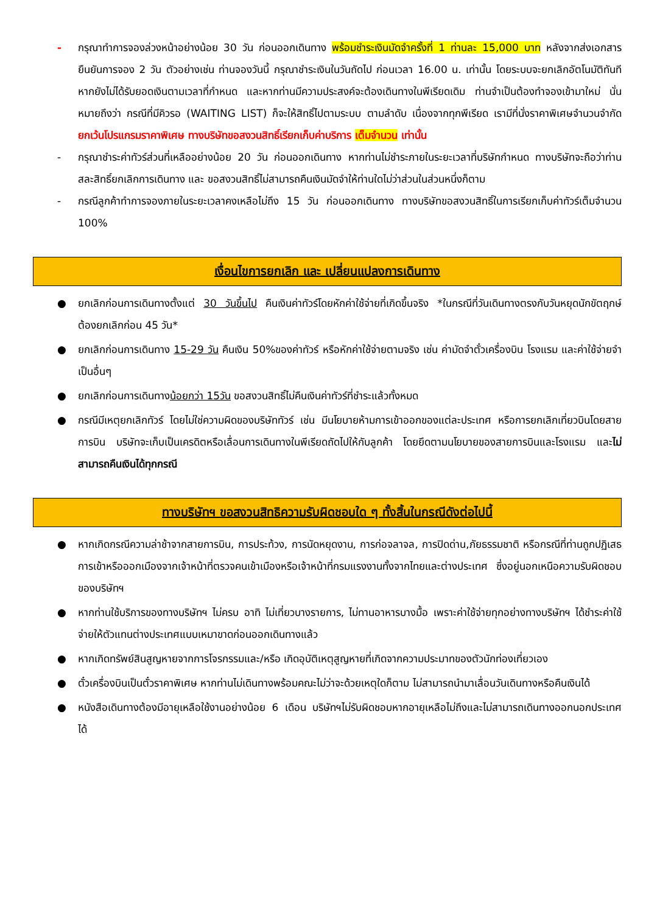- กรุณาทำการจองล่วงหน้าอย่างน้อย 30 วัน ก่อนออกเดินทาง พร้อมชำระเงินมัดจำครั้งที่ 1 ท่านละ 15,000 บาท หลังจากส่งเอกสารยืนยันการจอง 2 วัน ตัวอย่างเช่น ท่านจองวันนี้ กรุณาชำระเงินในวันถัดไป ก่อนเวลา 16.00 น. เท่านั้น โดยระบบจะยกเลิกอัตโนมัติทันที หากยังไม่ได้รับยอดเงินตามเวลาที่กำหนด และหากท่านมีความประสงค์จะต้องเดินทางในพีเรียดเดิม ท่านจำเป็นต้องทำจองเข้ามาใหม่ นั่นหมายถึงว่า กรณีที่มีคิวรอ (WAITING LIST) ก็จะให้สิทธิ์ไปตามระบบ ตามลำดับ เนื่องจากทุกพีเรียด เรามีที่นั่งราคาพิเศษจำนวนจำกัด ยกเว้นโปรแกรมราคาพิเศษ ทางบริษัทขอสงวนสิทธิ์เรียกเก็บค่าบริการ เต็มจำนวน เท่านั้น
- กรุณาชำระค่าทัวร์ส่วนที่เหลืออย่างน้อย 20 วัน ก่อนออกเดินทาง หากท่านไม่ชำระภายในระยะเวลาที่บริษัทกำหนด ทางบริษัทจะถือว่าท่านสละสิทธิ์ยกเลิกการเดินทาง และ ขอสงวนสิทธิ์ไม่สามารถคืนเงินมัดจำให้ท่านใดไม่ว่าส่วนในส่วนหนึ่งก็ตาม
- กรณีลูกค้าทำการจองภายในระยะเวลาคงเหลือไม่ถึง 15 วัน ก่อนออกเดินทาง ทางบริษัทขอสงวนสิทธิ์ในการเรียกเก็บค่าทัวร์เต็มจำนวน 100%
เงื่อนไขการยกเลิก และ เปลี่ยนแปลงการเดินทาง
● ยกเลิกก่อนการเดินทางตั้งแต่ 30 วันขึ้นไป คืนเงินค่าทัวร์โดยหักค่าใช้จ่ายที่เกิดขึ้นจริง *ในกรณีที่วันเดินทางตรงกับวันหยุดนักขัตฤกษ์ ต้องยกเลิกก่อน 45 วัน*
● ยกเลิกก่อนการเดินทาง 15-29 วัน คืนเงิน 50%ของค่าทัวร์ หรือหักค่าใช้จ่ายตามจริง เช่น ค่ามัดจำตั๋วเครื่องบิน โรงแรม และค่าใช้จ่ายจำเป็นอื่นๆ
● ยกเลิกก่อนการเดินทางน้อยกว่า 15วัน ขอสงวนสิทธิ์ไม่คืนเงินค่าทัวร์ที่ชำระแล้วทั้งหมด
● กรณีมีเหตุยกเลิกทัวร์ โดยไม่ใช่ความผิดของบริษัททัวร์ เช่น มีนโยบายห้ามการเข้าออกของแต่ละประเทศ หรือการยกเลิกเที่ยวบินโดยสายการบิน บริษัทจะเก็บเป็นเครดิตหรือเลื่อนการเดินทางในพีเรียดถัดไปให้กับลูกค้า โดยยึดตามนโยบายของสายการบินและโรงแรม และไม่สามารถคืนเงินได้ทุกกรณี
ทางบริษัทฯ ขอสงวนสิทธิความรับผิดชอบใด ๆ ทั้งสิ้นในกรณีดังต่อไปนี้
● หากเกิดกรณีความล่าช้าจากสายการบิน, การประท้วง, การนัดหยุดงาน, การก่อจลาจล, การปิดด่าน,ภัยธรรมชาติ หรือกรณีที่ท่านถูกปฏิเสธการเข้าหรือออกเมืองจากเจ้าหน้าที่ตรวจคนเข้าเมืองหรือเจ้าหน้าที่กรมแรงงานทั้งจากไทยและต่างประเทศ ซึ่งอยู่นอกเหนือความรับผิดชอบของบริษัทฯ
● หากท่านใช้บริการของทางบริษัทฯ ไม่ครบ อาทิ ไม่เที่ยวบางรายการ, ไม่ทานอาหารบางมื้อ เพราะค่าใช้จ่ายทุกอย่างทางบริษัทฯ ได้ชำระค่าใช้จ่ายให้ตัวแทนต่างประเทศแบบเหมาขาดก่อนออกเดินทางแล้ว
● หากเกิดทรัพย์สินสูญหายจากการโจรกรรมและ/หรือ เกิดอุบัติเหตุสูญหายที่เกิดจากความประมาทของตัวนักท่องเที่ยวเอง
● ตั๋วเครื่องบินเป็นตั๋วราคาพิเศษ หากท่านไม่เดินทางพร้อมคณะไม่ว่าจะด้วยเหตุใดก็ตาม ไม่สามารถนำมาเลื่อนวันเดินทางหรือคืนเงินได้
● หนังสือเดินทางต้องมีอายุเหลือใช้งานอย่างน้อย 6 เดือน บริษัทฯไม่รับผิดชอบหากอายุเหลือไม่ถึงและไม่สามารถเดินทางออกนอกประเทศได้